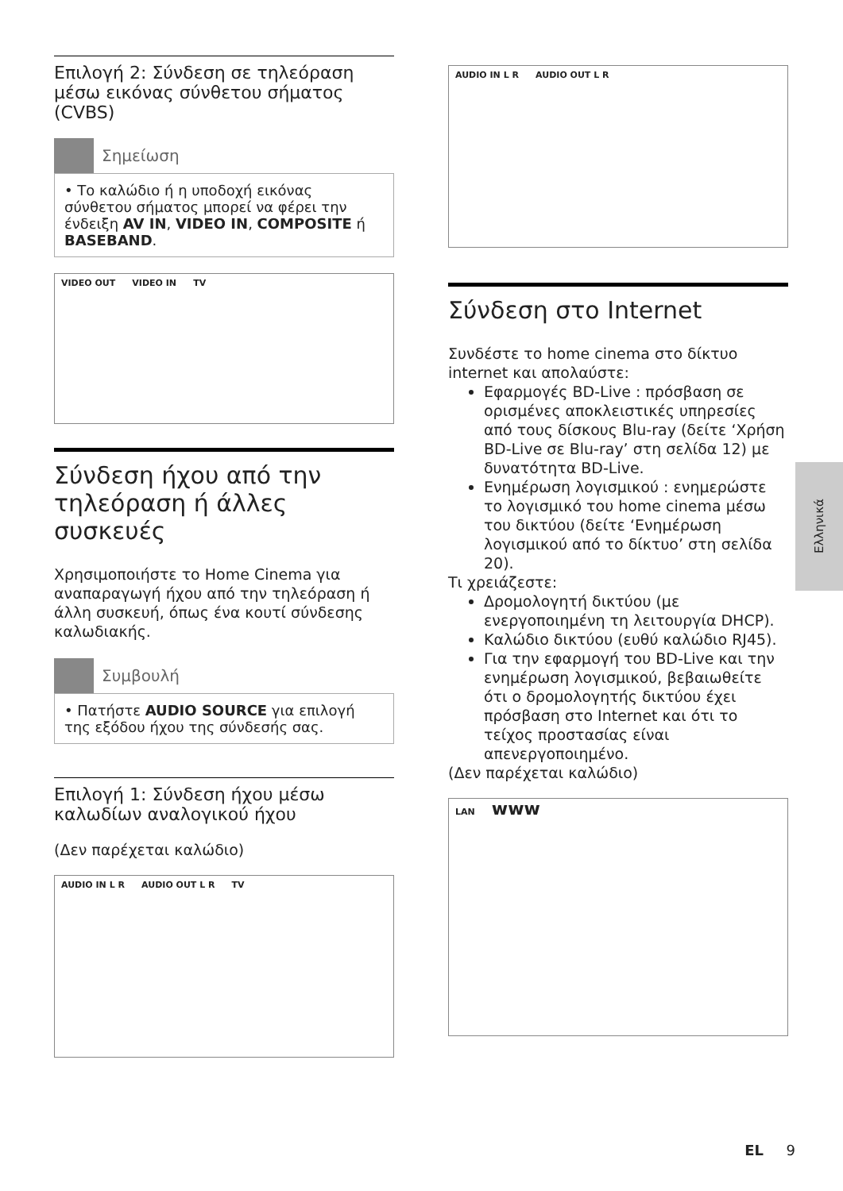Επιλογή 2: Σύνδεση σε τηλεόραση μέσω εικόνας σύνθετου σήματος (CVBS)
Σημείωση
• Το καλώδιο ή η υποδοχή εικόνας σύνθετου σήματος μπορεί να φέρει την ένδειξη AV IN, VIDEO IN, COMPOSITE ή BASEBAND.
VIDEO OUT VIDEO IN TV
Σύνδεση ήχου από την τηλεόραση ή άλλες συσκευές
Χρησιμοποιήστε το Home Cinema για αναπαραγωγή ήχου από την τηλεόραση ή άλλη συσκευή, όπως ένα κουτί σύνδεσης καλωδιακής.
Συμβουλή
• Πατήστε AUDIO SOURCE για επιλογή της εξόδου ήχου της σύνδεσής σας.
Επιλογή 1: Σύνδεση ήχου μέσω καλωδίων αναλογικού ήχου
(Δεν παρέχεται καλώδιο)
AUDIO IN L R AUDIO OUT L R TV
AUDIO IN L R AUDIO OUT L R
Σύνδεση στο Internet
Συνδέστε το home cinema στο δίκτυο internet και απολαύστε:
Εφαρμογές BD-Live : πρόσβαση σε ορισμένες αποκλειστικές υπηρεσίες από τους δίσκους Blu-ray (δείτε ‘Χρήση BD-Live σε Blu-ray’ στη σελίδα 12) με δυνατότητα BD-Live.
Ενημέρωση λογισμικού : ενημερώστε το λογισμικό του home cinema μέσω του δικτύου (δείτε ‘Ενημέρωση λογισμικού από το δίκτυο’ στη σελίδα 20).
Τι χρειάζεστε:
Δρομολογητή δικτύου (με ενεργοποιημένη τη λειτουργία DHCP).
Καλώδιο δικτύου (ευθύ καλώδιο RJ45).
Για την εφαρμογή του BD-Live και την ενημέρωση λογισμικού, βεβαιωθείτε ότι ο δρομολογητής δικτύου έχει πρόσβαση στο Internet και ότι το τείχος προστασίας είναι απενεργοποιημένο.
(Δεν παρέχεται καλώδιο)
LAN www
Ελληνικά
EL 9